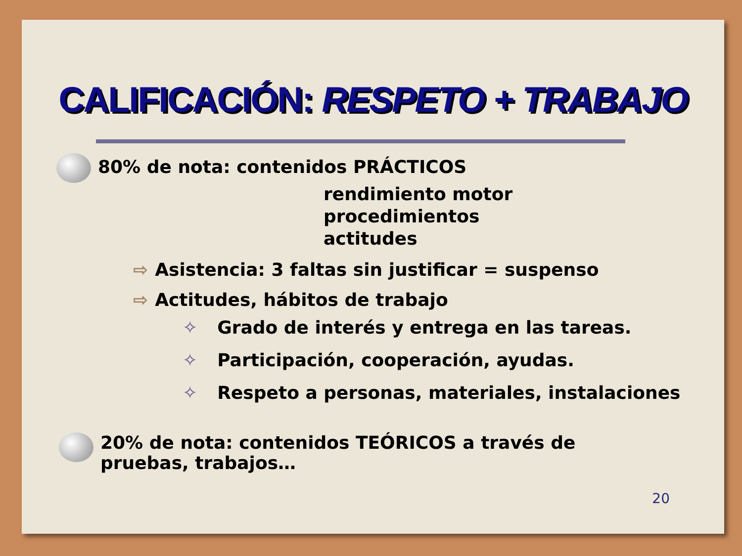CALIFICACIÓN: RESPETO + TRABAJO
80% de nota: contenidos PRÁCTICOS
rendimiento motor
procedimientos
actitudes
⇨ Asistencia: 3 faltas sin justificar = suspenso
⇨ Actitudes, hábitos de trabajo
✧ Grado de interés y entrega en las tareas.
✧ Participación, cooperación, ayudas.
✧ Respeto a personas, materiales, instalaciones
20% de nota: contenidos TEÓRICOS a través de
pruebas, trabajos…
20